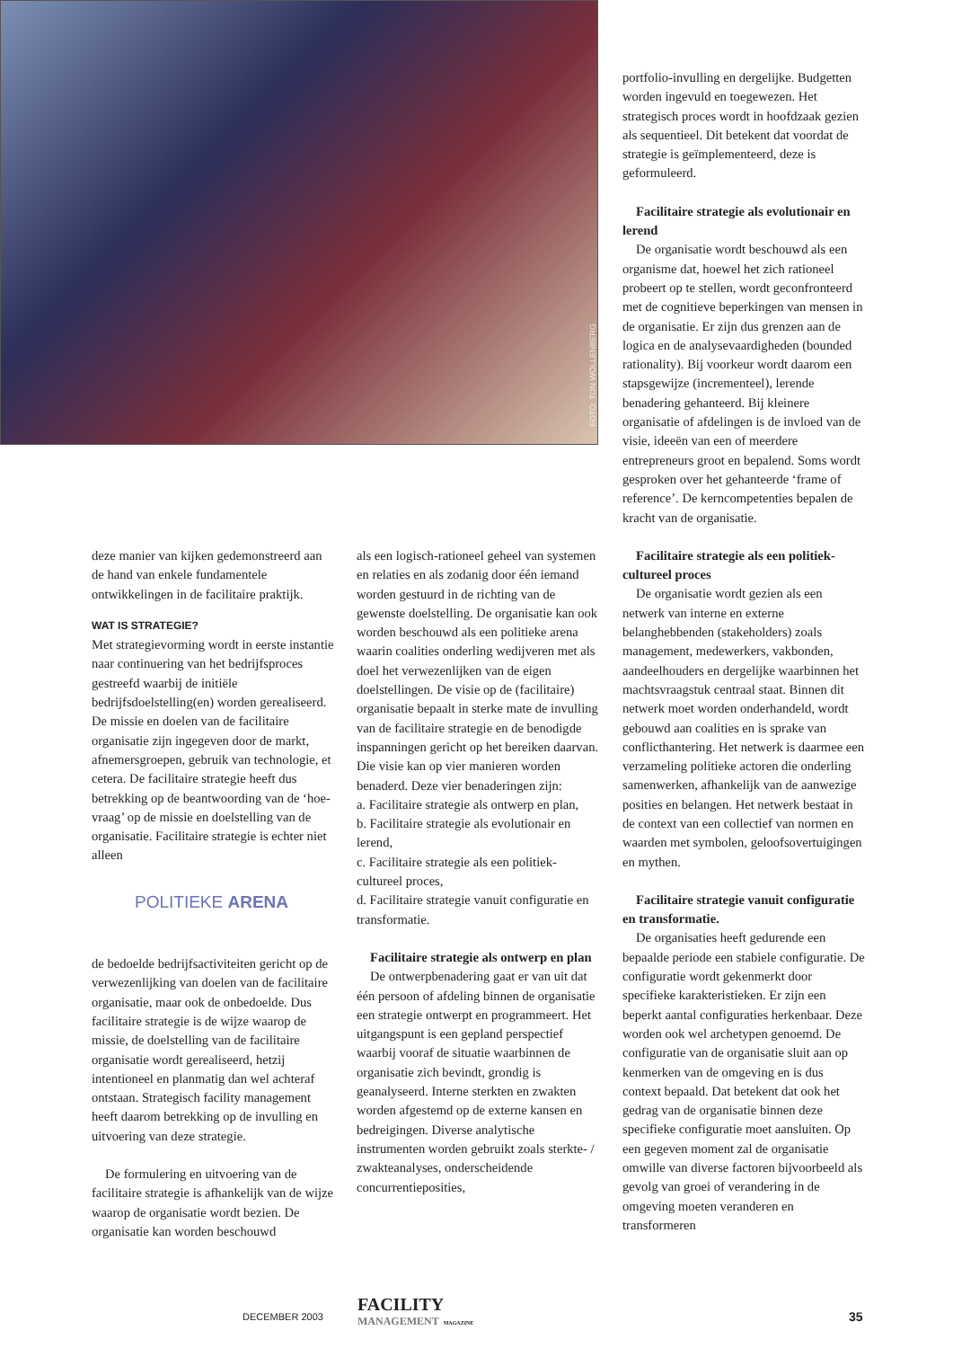FOTO: TON WOLLENBERG
deze manier van kijken gedemonstreerd aan de hand van enkele fundamentele ontwikkelingen in de facilitaire praktijk.
WAT IS STRATEGIE?
Met strategievorming wordt in eerste instantie naar continuering van het bedrijfsproces gestreefd waarbij de initiële bedrijfsdoelstelling(en) worden gerealiseerd. De missie en doelen van de facilitaire organisatie zijn ingegeven door de markt, afnemersgroepen, gebruik van technologie, et cetera. De facilitaire strategie heeft dus betrekking op de beantwoording van de ‘hoe-vraag’ op de missie en doelstelling van de organisatie. Facilitaire strategie is echter niet alleen
POLITIEKE ARENA
de bedoelde bedrijfsactiviteiten gericht op de verwezenlijking van doelen van de facilitaire organisatie, maar ook de onbedoelde. Dus facilitaire strategie is de wijze waarop de missie, de doelstelling van de facilitaire organisatie wordt gerealiseerd, hetzij intentioneel en planmatig dan wel achteraf ontstaan. Strategisch facility management heeft daarom betrekking op de invulling en uitvoering van deze strategie.
De formulering en uitvoering van de facilitaire strategie is afhankelijk van de wijze waarop de organisatie wordt bezien. De organisatie kan worden beschouwd
als een logisch-rationeel geheel van systemen en relaties en als zodanig door één iemand worden gestuurd in de richting van de gewenste doelstelling. De organisatie kan ook worden beschouwd als een politieke arena waarin coalities onderling wedijveren met als doel het verwezenlijken van de eigen doelstellingen. De visie op de (facilitaire) organisatie bepaalt in sterke mate de invulling van de facilitaire strategie en de benodigde inspanningen gericht op het bereiken daarvan. Die visie kan op vier manieren worden benaderd. Deze vier benaderingen zijn:
a. Facilitaire strategie als ontwerp en plan,
b. Facilitaire strategie als evolutionair en lerend,
c. Facilitaire strategie als een politiek-cultureel proces,
d. Facilitaire strategie vanuit configuratie en transformatie.
Facilitaire strategie als ontwerp en plan
De ontwerpbenadering gaat er van uit dat één persoon of afdeling binnen de organisatie een strategie ontwerpt en programmeert. Het uitgangspunt is een gepland perspectief waarbij vooraf de situatie waarbinnen de organisatie zich bevindt, grondig is geanalyseerd. Interne sterkten en zwakten worden afgestemd op de externe kansen en bedreigingen. Diverse analytische instrumenten worden gebruikt zoals sterkte- / zwakteanalyses, onderscheidende concurrentieposities,
portfolio-invulling en dergelijke. Budgetten worden ingevuld en toegewezen. Het strategisch proces wordt in hoofdzaak gezien als sequentieel. Dit betekent dat voordat de strategie is geïmplementeerd, deze is geformuleerd.
Facilitaire strategie als evolutionair en lerend
De organisatie wordt beschouwd als een organisme dat, hoewel het zich rationeel probeert op te stellen, wordt geconfronteerd met de cognitieve beperkingen van mensen in de organisatie. Er zijn dus grenzen aan de logica en de analysevaardigheden (bounded rationality). Bij voorkeur wordt daarom een stapsgewijze (incrementeel), lerende benadering gehanteerd. Bij kleinere organisatie of afdelingen is de invloed van de visie, ideeën van een of meerdere entrepreneurs groot en bepalend. Soms wordt gesproken over het gehanteerde ‘frame of reference’. De kerncompetenties bepalen de kracht van de organisatie.
Facilitaire strategie als een politiek-cultureel proces
De organisatie wordt gezien als een netwerk van interne en externe belanghebbenden (stakeholders) zoals management, medewerkers, vakbonden, aandeelhouders en dergelijke waarbinnen het machtsvraagstuk centraal staat. Binnen dit netwerk moet worden onderhandeld, wordt gebouwd aan coalities en is sprake van conflicthantering. Het netwerk is daarmee een verzameling politieke actoren die onderling samenwerken, afhankelijk van de aanwezige posities en belangen. Het netwerk bestaat in de context van een collectief van normen en waarden met symbolen, geloofsovertuigingen en mythen.
Facilitaire strategie vanuit configuratie en transformatie.
De organisaties heeft gedurende een bepaalde periode een stabiele configuratie. De configuratie wordt gekenmerkt door specifieke karakteristieken. Er zijn een beperkt aantal configuraties herkenbaar. Deze worden ook wel archetypen genoemd. De configuratie van de organisatie sluit aan op kenmerken van de omgeving en is dus context bepaald. Dat betekent dat ook het gedrag van de organisatie binnen deze specifieke configuratie moet aansluiten. Op een gegeven moment zal de organisatie omwille van diverse factoren bijvoorbeeld als gevolg van groei of verandering in de omgeving moeten veranderen en transformeren
DECEMBER 2003
FACILITY
MANAGEMENT MAGAZINE
35